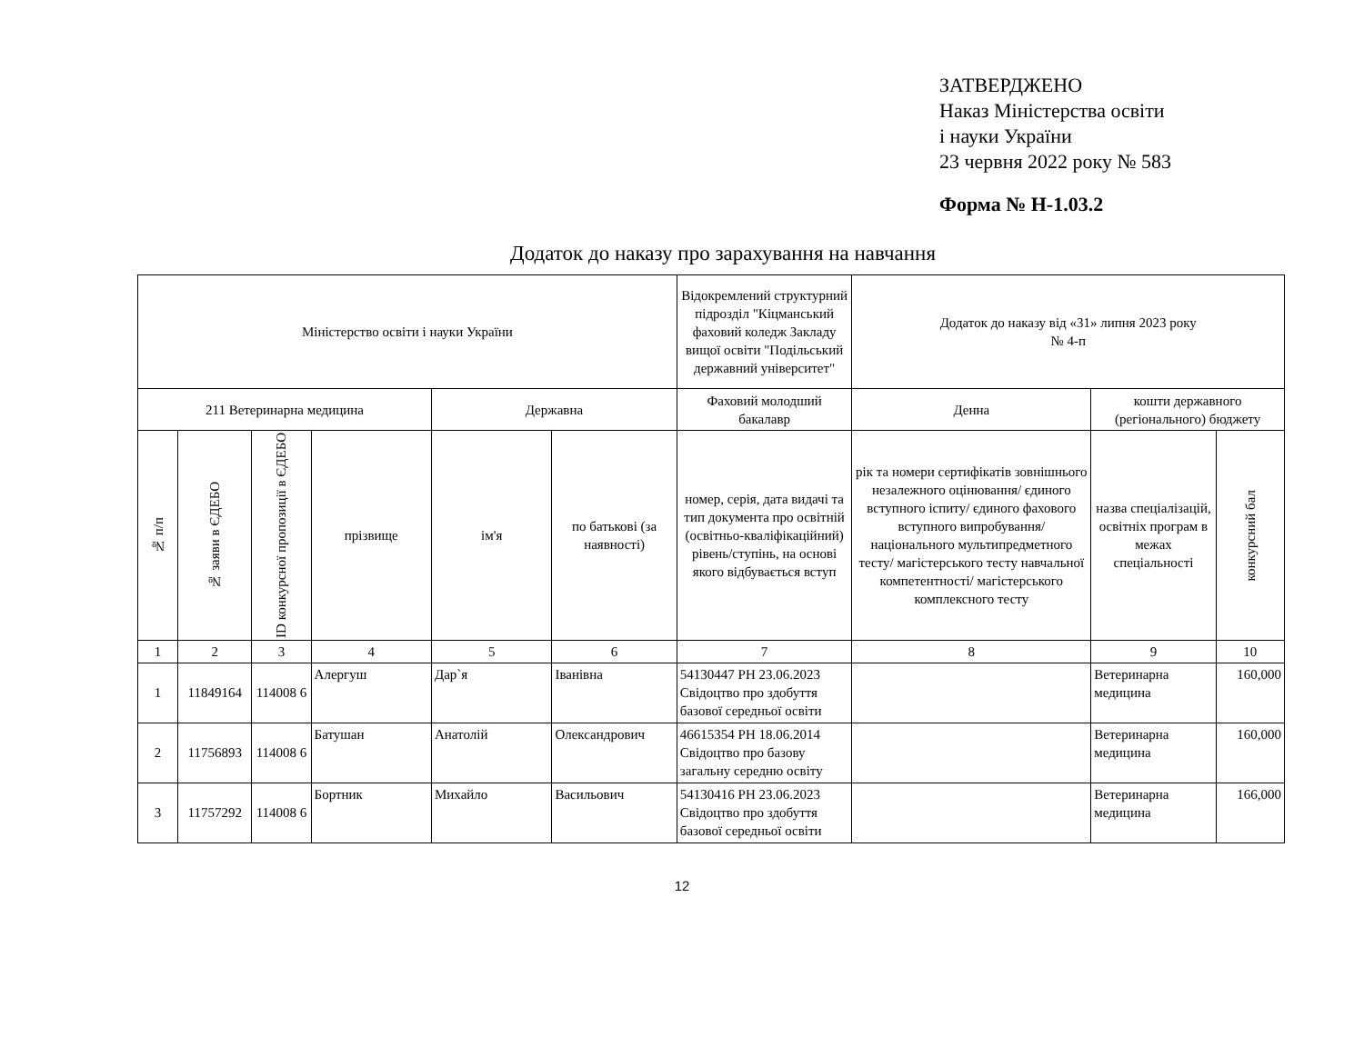ЗАТВЕРДЖЕНО
Наказ Міністерства освіти
і науки України
23 червня 2022 року № 583
Форма № Н-1.03.2
Додаток до наказу про зарахування на навчання
| Міністерство освіти і науки України | | | | | | Відокремлений структурний підрозділ "Кіцманський фаховий коледж Закладу вищої освіти "Подільський державний університет" | Додаток до наказу від «31» липня 2023 року № 4-п | | |
| 211 Ветеринарна медицина | | | | Державна | | Фаховий молодший бакалавр | Денна | кошти державного (регіонального) бюджету | |
| № п/п | № заяви в ЄДЕБО | ID конкурсної пропозиції в ЄДЕБО | прізвище | ім'я | по батькові (за наявності) | номер, серія, дата видачі та тип документа про освітній (освітньо-кваліфікаційний) рівень/ступінь, на основі якого відбувається вступ | рік та номери сертифікатів зовнішнього незалежного оцінювання/ єдиного вступного іспиту/ єдиного фахового вступного випробування/ національного мультипредметного тесту/ магістерського тесту навчальної компетентності/ магістерського комплексного тесту | назва спеціалізацій, освітніх програм в межах спеціальності | конкурсний бал |
| 1 | 2 | 3 | 4 | 5 | 6 | 7 | 8 | 9 | 10 |
| 1 | 11849164 | 114008 6 | Алергуш | Дар`я | Іванівна | 54130447 РН 23.06.2023 Свідоцтво про здобуття базової середньої освіти | | Ветеринарна медицина | 160,000 |
| 2 | 11756893 | 114008 6 | Батушан | Анатолій | Олександрович | 46615354 РН 18.06.2014 Свідоцтво про базову загальну середню освіту | | Ветеринарна медицина | 160,000 |
| 3 | 11757292 | 114008 6 | Бортник | Михайло | Васильович | 54130416 РН 23.06.2023 Свідоцтво про здобуття базової середньої освіти | | Ветеринарна медицина | 166,000 |
12